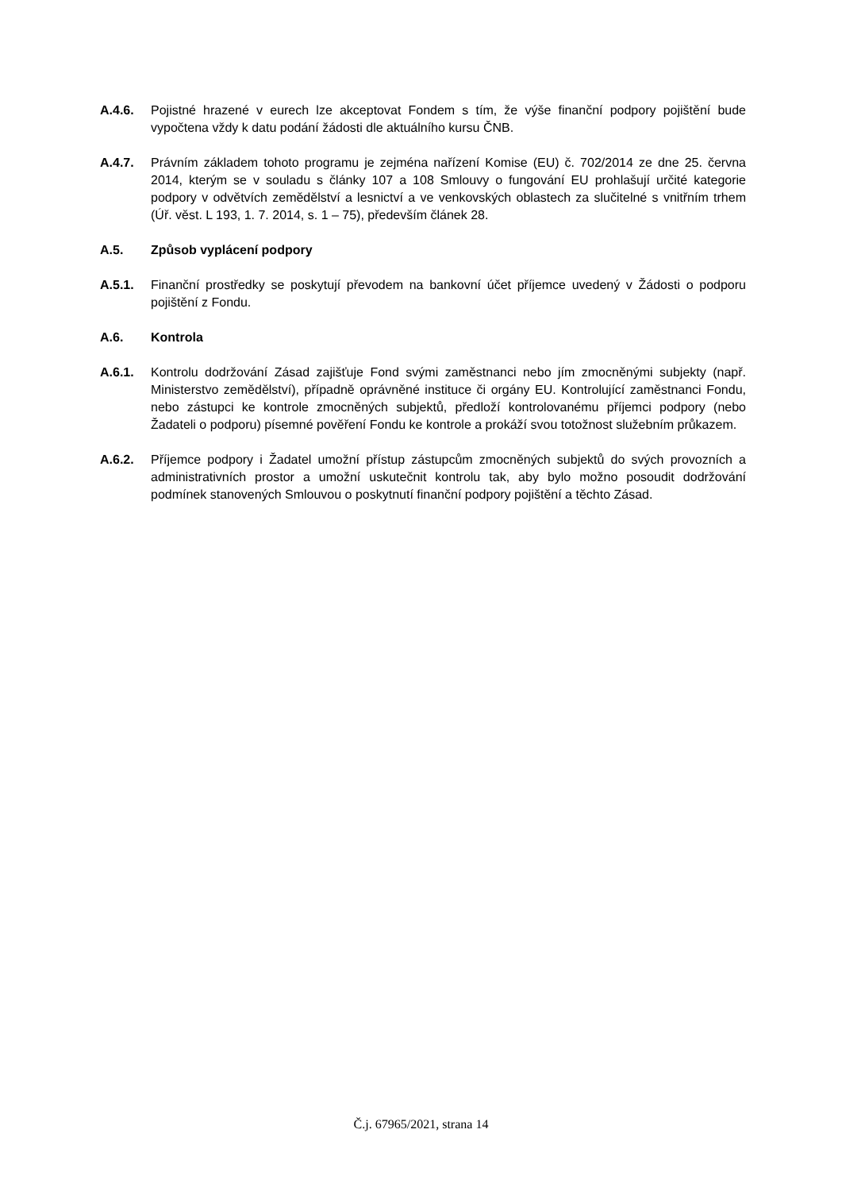A.4.6. Pojistné hrazené v eurech lze akceptovat Fondem s tím, že výše finanční podpory pojištění bude vypočtena vždy k datu podání žádosti dle aktuálního kursu ČNB.
A.4.7. Právním základem tohoto programu je zejména nařízení Komise (EU) č. 702/2014 ze dne 25. června 2014, kterým se v souladu s články 107 a 108 Smlouvy o fungování EU prohlašují určité kategorie podpory v odvětvích zemědělství a lesnictví a ve venkovských oblastech za slučitelné s vnitřním trhem (Úř. věst. L 193, 1. 7. 2014, s. 1 – 75), především článek 28.
A.5. Způsob vyplácení podpory
A.5.1. Finanční prostředky se poskytují převodem na bankovní účet příjemce uvedený v Žádosti o podporu pojištění z Fondu.
A.6. Kontrola
A.6.1. Kontrolu dodržování Zásad zajišťuje Fond svými zaměstnanci nebo jím zmocněnými subjekty (např. Ministerstvo zemědělství), případně oprávněné instituce či orgány EU. Kontrolující zaměstnanci Fondu, nebo zástupci ke kontrole zmocněných subjektů, předloží kontrolovanému příjemci podpory (nebo Žadateli o podporu) písemné pověření Fondu ke kontrole a prokáží svou totožnost služebním průkazem.
A.6.2. Příjemce podpory i Žadatel umožní přístup zástupcům zmocněných subjektů do svých provozních a administrativních prostor a umožní uskutečnit kontrolu tak, aby bylo možno posoudit dodržování podmínek stanovených Smlouvou o poskytnutí finanční podpory pojištění a těchto Zásad.
Č.j. 67965/2021, strana 14